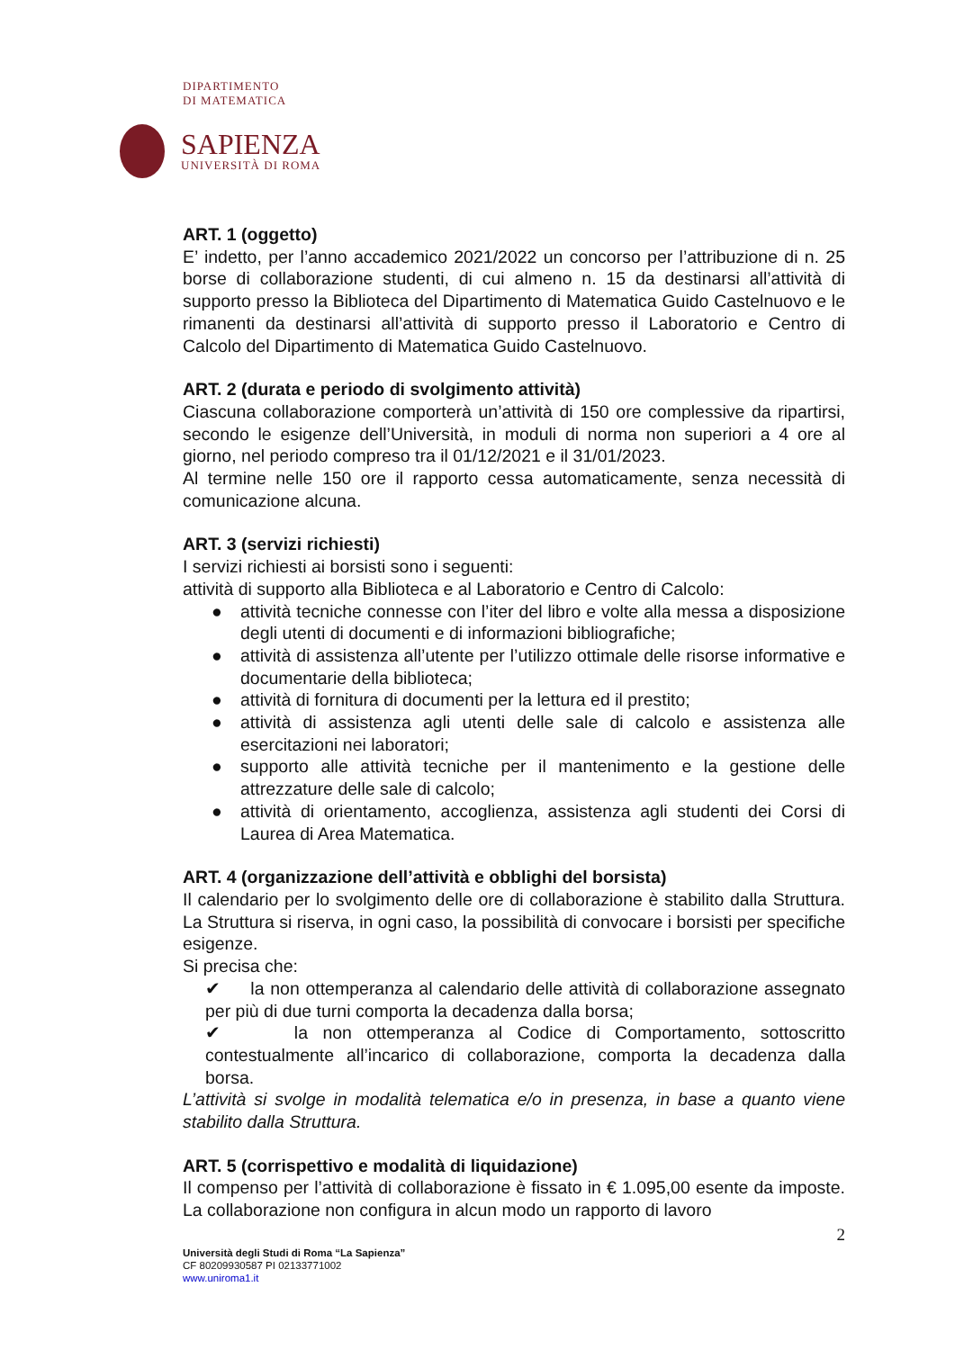DIPARTIMENTO
DI MATEMATICA
SAPIENZA
UNIVERSITÀ DI ROMA
ART. 1 (oggetto)
E’ indetto, per l’anno accademico 2021/2022 un concorso per l’attribuzione di n. 25 borse di collaborazione studenti, di cui almeno n. 15 da destinarsi all’attività di supporto presso la Biblioteca del Dipartimento di Matematica Guido Castelnuovo e le rimanenti da destinarsi all’attività di supporto presso il Laboratorio e Centro di Calcolo del Dipartimento di Matematica Guido Castelnuovo.
ART. 2 (durata e periodo di svolgimento attività)
Ciascuna collaborazione comporterà un’attività di 150 ore complessive da ripartirsi, secondo le esigenze dell’Università, in moduli di norma non superiori a 4 ore al giorno, nel periodo compreso tra il 01/12/2021 e il 31/01/2023.
Al termine nelle 150 ore il rapporto cessa automaticamente, senza necessità di comunicazione alcuna.
ART. 3 (servizi richiesti)
I servizi richiesti ai borsisti sono i seguenti:
attività di supporto alla Biblioteca e al Laboratorio e Centro di Calcolo:
● attività tecniche connesse con l’iter del libro e volte alla messa a disposizione degli utenti di documenti e di informazioni bibliografiche;
● attività di assistenza all’utente per l’utilizzo ottimale delle risorse informative e documentarie della biblioteca;
● attività di fornitura di documenti per la lettura ed il prestito;
● attività di assistenza agli utenti delle sale di calcolo e assistenza alle esercitazioni nei laboratori;
● supporto alle attività tecniche per il mantenimento e la gestione delle attrezzature delle sale di calcolo;
● attività di orientamento, accoglienza, assistenza agli studenti dei Corsi di Laurea di Area Matematica.
ART. 4 (organizzazione dell’attività e obblighi del borsista)
Il calendario per lo svolgimento delle ore di collaborazione è stabilito dalla Struttura. La Struttura si riserva, in ogni caso, la possibilità di convocare i borsisti per specifiche esigenze.
Si precisa che:
✔ la non ottemperanza al calendario delle attività di collaborazione assegnato per più di due turni comporta la decadenza dalla borsa;
✔ la non ottemperanza al Codice di Comportamento, sottoscritto contestualmente all’incarico di collaborazione, comporta la decadenza dalla borsa.
L’attività si svolge in modalità telematica e/o in presenza, in base a quanto viene stabilito dalla Struttura.
ART. 5 (corrispettivo e modalità di liquidazione)
Il compenso per l’attività di collaborazione è fissato in € 1.095,00 esente da imposte. La collaborazione non configura in alcun modo un rapporto di lavoro
2
Università degli Studi di Roma “La Sapienza”
CF 80209930587 PI 02133771002
www.uniroma1.it